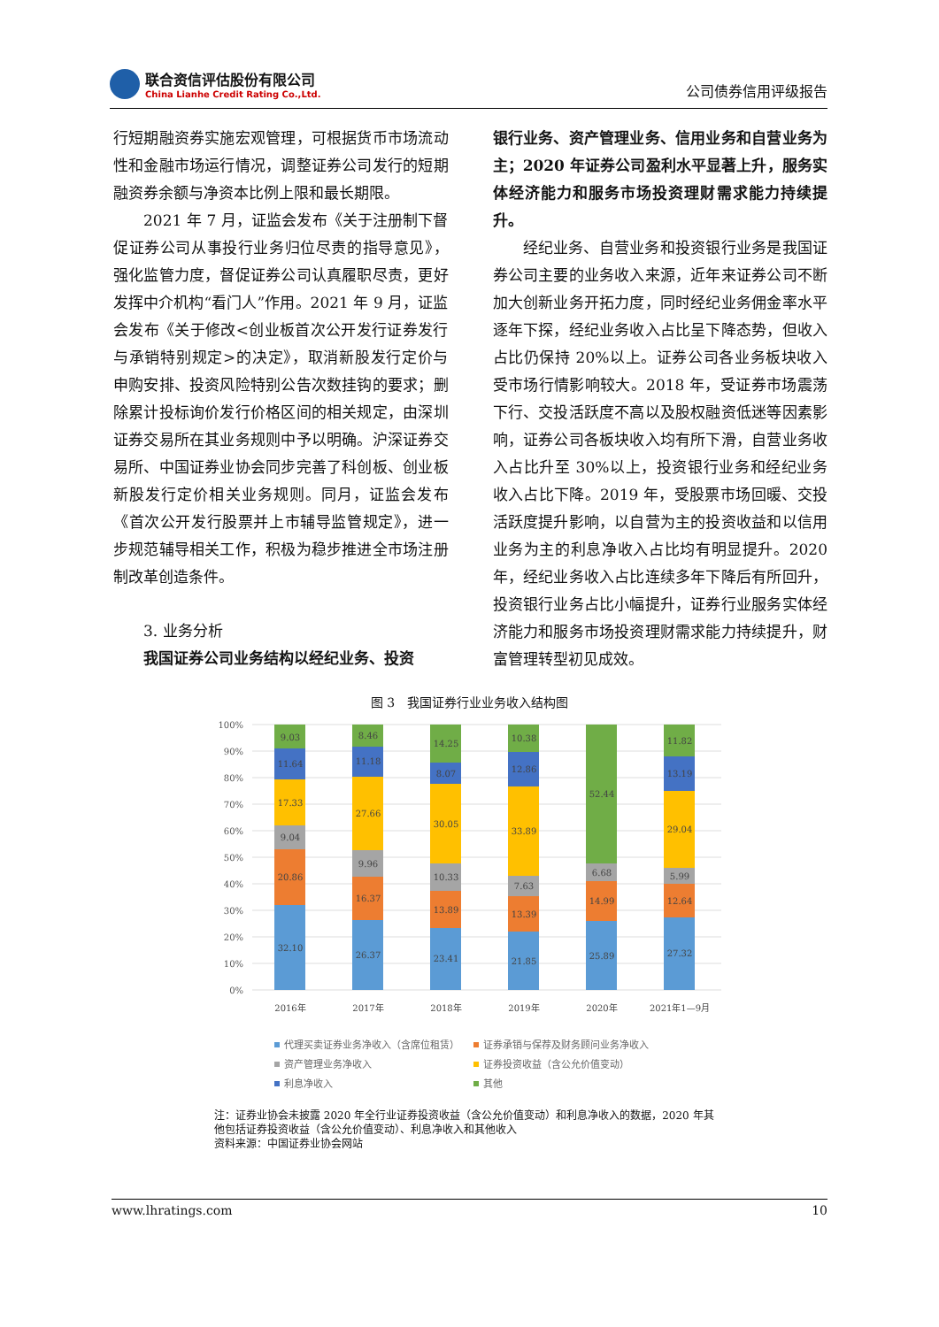联合资信评估股份有限公司
China Lianhe Credit Rating Co.,Ltd.
公司债券信用评级报告
行短期融资券实施宏观管理，可根据货币市场流动性和金融市场运行情况，调整证券公司发行的短期融资券余额与净资本比例上限和最长期限。
2021 年 7 月，证监会发布《关于注册制下督促证券公司从事投行业务归位尽责的指导意见》，强化监管力度，督促证券公司认真履职尽责，更好发挥中介机构“看门人”作用。2021 年 9 月，证监会发布《关于修改<创业板首次公开发行证券发行与承销特别规定>的决定》，取消新股发行定价与申购安排、投资风险特别公告次数挂钩的要求；删除累计投标询价发行价格区间的相关规定，由深圳证券交易所在其业务规则中予以明确。沪深证券交易所、中国证券业协会同步完善了科创板、创业板新股发行定价相关业务规则。同月，证监会发布《首次公开发行股票并上市辅导监管规定》，进一步规范辅导相关工作，积极为稳步推进全市场注册制改革创造条件。
3. 业务分析
我国证券公司业务结构以经纪业务、投资
银行业务、资产管理业务、信用业务和自营业务为主；2020 年证券公司盈利水平显著上升，服务实体经济能力和服务市场投资理财需求能力持续提升。
经纪业务、自营业务和投资银行业务是我国证券公司主要的业务收入来源，近年来证券公司不断加大创新业务开拓力度，同时经纪业务佣金率水平逐年下探，经纪业务收入占比呈下降态势，但收入占比仍保持 20%以上。证券公司各业务板块收入受市场行情影响较大。2018 年，受证券市场震荡下行、交投活跃度不高以及股权融资低迷等因素影响，证券公司各板块收入均有所下滑，自营业务收入占比升至 30%以上，投资银行业务和经纪业务收入占比下降。2019 年，受股票市场回暖、交投活跃度提升影响，以自营为主的投资收益和以信用业务为主的利息净收入占比均有明显提升。2020 年，经纪业务收入占比连续多年下降后有所回升，投资银行业务占比小幅提升，证券行业服务实体经济能力和服务市场投资理财需求能力持续提升，财富管理转型初见成效。
图 3　我国证券行业业务收入结构图
100%
90%
80%
70%
60%
50%
40%
30%
20%
10%
0%
9.03
11.64
17.33
9.04
20.86
32.10
8.46
11.18
27.66
9.96
16.37
26.37
14.25
8.07
30.05
10.33
13.89
23.41
10.38
12.86
33.89
7.63
13.39
21.85
52.44
6.68
14.99
25.89
11.82
13.19
29.04
5.99
12.64
27.32
2016年
2017年
2018年
2019年
2020年
2021年1—9月
代理买卖证券业务净收入（含席位租赁）
证券承销与保荐及财务顾问业务净收入
资产管理业务净收入
证券投资收益（含公允价值变动）
利息净收入
其他
注：证券业协会未披露 2020 年全行业证券投资收益（含公允价值变动）和利息净收入的数据，2020 年其他包括证券投资收益（含公允价值变动）、利息净收入和其他收入
资料来源：中国证券业协会网站
www.lhratings.com 10